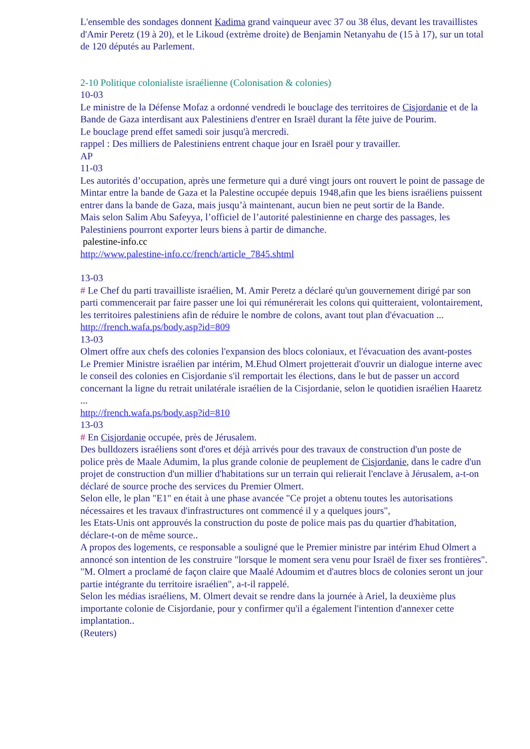L'ensemble des sondages donnent Kadima grand vainqueur avec 37 ou 38 élus, devant les travaillistes d'Amir Peretz (19 à 20), et le Likoud (extrème droite) de Benjamin Netanyahu de (15 à 17), sur un total de 120 députés au Parlement.
2-10 Politique colonialiste israélienne (Colonisation & colonies)
10-03
Le ministre de la Défense Mofaz a ordonné vendredi le bouclage des territoires de Cisjordanie et de la Bande de Gaza interdisant aux Palestiniens d'entrer en Israël durant la fête juive de Pourim.
Le bouclage prend effet samedi soir jusqu'à mercredi.
rappel : Des milliers de Palestiniens entrent chaque jour en Israël pour y travailler.
AP
11-03
Les autorités d’occupation, après une fermeture qui a duré vingt jours ont rouvert le point de passage de Mintar entre la bande de Gaza et la Palestine occupée depuis 1948,afin que les biens israéliens puissent entrer dans la bande de Gaza, mais jusqu’à maintenant, aucun bien ne peut sortir de la Bande.
Mais selon Salim Abu Safeyya, l’officiel de l’autorité palestinienne en charge des passages, les Palestiniens pourront exporter leurs biens à partir de dimanche.
palestine-info.cc
http://www.palestine-info.cc/french/article_7845.shtml
13-03
# Le Chef du parti travailliste israélien, M. Amir Peretz a déclaré qu'un gouvernement dirigé par son parti commencerait par faire passer une loi qui rémunérerait les colons qui quitteraient, volontairement, les territoires palestiniens afin de réduire le nombre de colons, avant tout plan d'évacuation ...
http://french.wafa.ps/body.asp?id=809
13-03
Olmert offre aux chefs des colonies l'expansion des blocs coloniaux, et l'évacuation des avant-postes
Le Premier Ministre israélien par intérim, M.Ehud Olmert projetterait d'ouvrir un dialogue interne avec le conseil des colonies en Cisjordanie s'il remportait les élections, dans le but de passer un accord concernant la ligne du retrait unilatérale israélien de la Cisjordanie, selon le quotidien israélien Haaretz ...
http://french.wafa.ps/body.asp?id=810
13-03
# En Cisjordanie occupée, près de Jérusalem.
Des bulldozers israéliens sont d'ores et déjà arrivés pour des travaux de construction d'un poste de police près de Maale Adumim, la plus grande colonie de peuplement de Cisjordanie, dans le cadre d'un projet de construction d'un millier d'habitations sur un terrain qui relierait l'enclave à Jérusalem, a-t-on déclaré de source proche des services du Premier Olmert.
Selon elle, le plan "E1" en était à une phase avancée "Ce projet a obtenu toutes les autorisations nécessaires et les travaux d'infrastructures ont commencé il y a quelques jours",
les Etats-Unis ont approuvés la construction du poste de police mais pas du quartier d'habitation, déclare-t-on de même source..
A propos des logements, ce responsable a souligné que le Premier ministre par intérim Ehud Olmert a annoncé son intention de les construire "lorsque le moment sera venu pour Israël de fixer ses frontières".
"M. Olmert a proclamé de façon claire que Maalé Adoumim et d'autres blocs de colonies seront un jour partie intégrante du territoire israélien", a-t-il rappelé.
Selon les médias israéliens, M. Olmert devait se rendre dans la journée à Ariel, la deuxième plus importante colonie de Cisjordanie, pour y confirmer qu'il a également l'intention d'annexer cette implantation..
(Reuters)